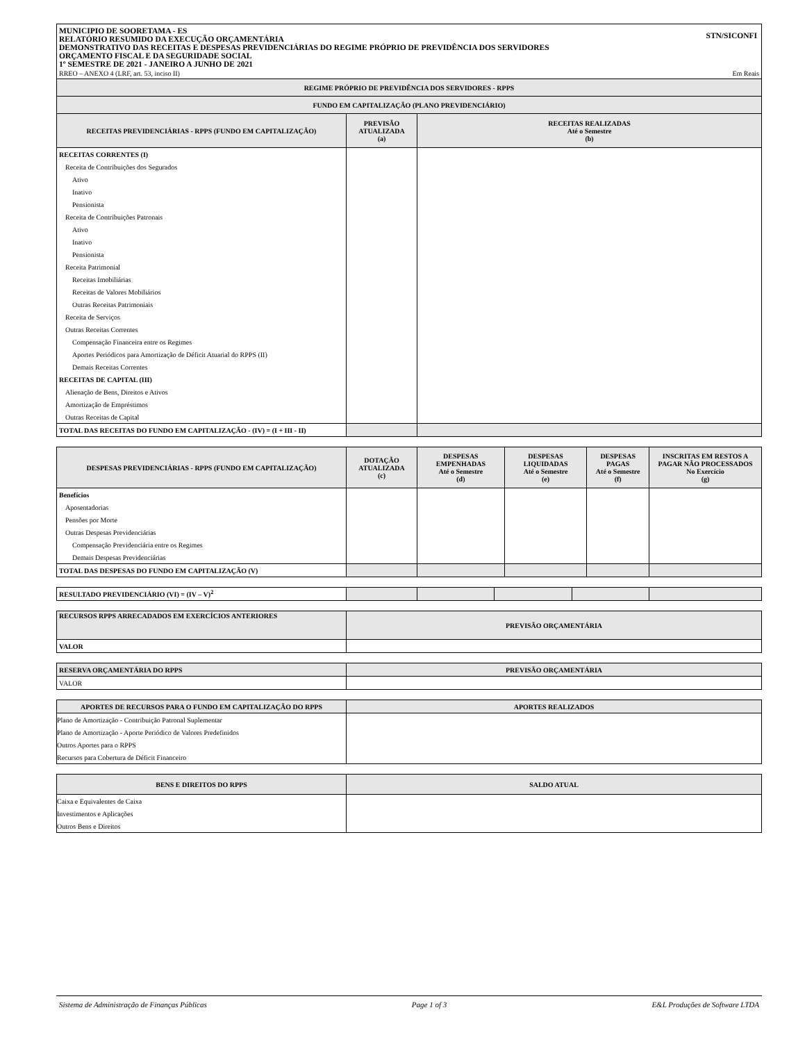MUNICIPIO DE SOORETAMA - ES
RELATÓRIO RESUMIDO DA EXECUÇÃO ORÇAMENTÁRIA
DEMONSTRATIVO DAS RECEITAS E DESPESAS PREVIDENCIÁRIAS DO REGIME PRÓPRIO DE PREVIDÊNCIA DOS SERVIDORES
ORÇAMENTO FISCAL E DA SEGURIDADE SOCIAL
1º SEMESTRE DE 2021 - JANEIRO A JUNHO DE 2021
STN/SICONFI
RREO – ANEXO 4 (LRF, art. 53, inciso II) Em Reais
| REGIME PRÓPRIO DE PREVIDÊNCIA DOS SERVIDORES - RPPS | | |
| --- | --- | --- |
| FUNDO EM CAPITALIZAÇÃO (PLANO PREVIDENCIÁRIO) | | |
| RECEITAS PREVIDENCIÁRIAS - RPPS (FUNDO EM CAPITALIZAÇÃO) | PREVISÃO ATUALIZADA (a) | RECEITAS REALIZADAS Até o Semestre (b) |
| RECEITAS CORRENTES (I) | | |
| Receita de Contribuições dos Segurados | | |
| Ativo | | |
| Inativo | | |
| Pensionista | | |
| Receita de Contribuições Patronais | | |
| Ativo | | |
| Inativo | | |
| Pensionista | | |
| Receita Patrimonial | | |
| Receitas Imobiliárias | | |
| Receitas de Valores Mobiliários | | |
| Outras Receitas Patrimoniais | | |
| Receita de Serviços | | |
| Outras Receitas Correntes | | |
| Compensação Financeira entre os Regimes | | |
| Aportes Periódicos para Amortização de Déficit Atuarial do RPPS (II) | | |
| Demais Receitas Correntes | | |
| RECEITAS DE CAPITAL (III) | | |
| Alienação de Bens, Direitos e Ativos | | |
| Amortização de Empréstimos | | |
| Outras Receitas de Capital | | |
| TOTAL DAS RECEITAS DO FUNDO EM CAPITALIZAÇÃO - (IV) = (I + III - II) | | |
| DESPESAS PREVIDENCIÁRIAS - RPPS (FUNDO EM CAPITALIZAÇÃO) | DOTAÇÃO ATUALIZADA (c) | DESPESAS EMPENHADAS Até o Semestre (d) | DESPESAS LIQUIDADAS Até o Semestre (e) | DESPESAS PAGAS Até o Semestre (f) | INSCRITAS EM RESTOS A PAGAR NÃO PROCESSADOS No Exercício (g) |
| --- | --- | --- | --- | --- | --- |
| Benefícios | | | | | |
| Aposentadorias | | | | | |
| Pensões por Morte | | | | | |
| Outras Despesas Previdenciárias | | | | | |
| Compensação Previdenciária entre os Regimes | | | | | |
| Demais Despesas Previdenciárias | | | | | |
| TOTAL DAS DESPESAS DO FUNDO EM CAPITALIZAÇÃO (V) | | | | | |
| RESULTADO PREVIDENCIÁRIO (VI) = (IV – V)<sup>2</sup> | | | | | |
| RECURSOS RPPS ARRECADADOS EM EXERCÍCIOS ANTERIORES | PREVISÃO ORÇAMENTÁRIA |
| --- | --- |
| VALOR | |
| RESERVA ORÇAMENTÁRIA DO RPPS | PREVISÃO ORÇAMENTÁRIA |
| --- | --- |
| VALOR | |
| APORTES DE RECURSOS PARA O FUNDO EM CAPITALIZAÇÃO DO RPPS | APORTES REALIZADOS |
| --- | --- |
| Plano de Amortização - Contribuição Patronal Suplementar | |
| Plano de Amortização - Aporte Periódico de Valores Predefinidos | |
| Outros Aportes para o RPPS | |
| Recursos para Cobertura de Déficit Financeiro | |
| BENS E DIREITOS DO RPPS | SALDO ATUAL |
| --- | --- |
| Caixa e Equivalentes de Caixa | |
| Investimentos e Aplicações | |
| Outros Bens e Direitos | |
Sistema de Administração de Finanças Públicas Page 1 of 3 E&L Produções de Software LTDA